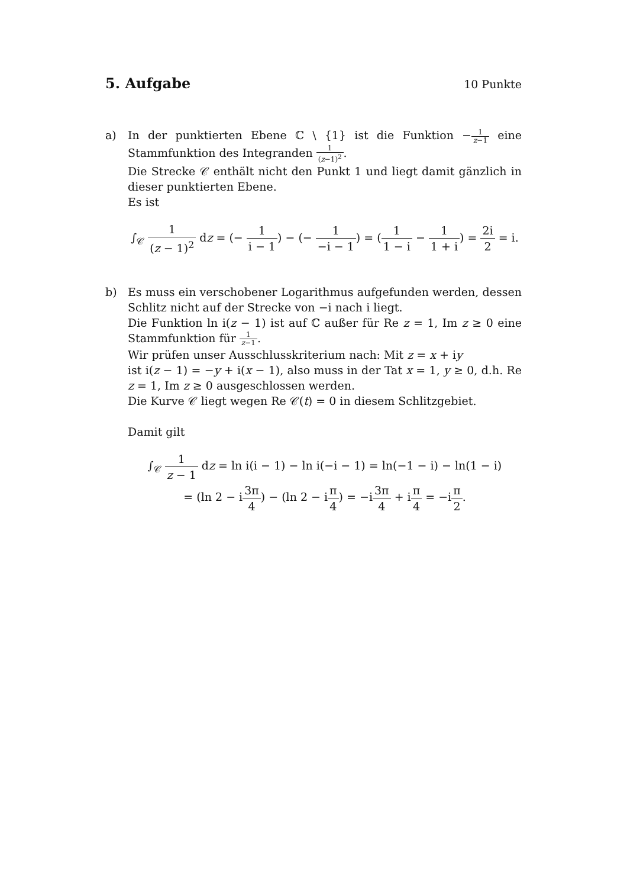5. Aufgabe
10 Punkte
a) In der punktierten Ebene ℂ \ {1} ist die Funktion −1 z−1 eine Stammfunktion des Integranden 1 (z−1)<sup>2</sup>.
Die Strecke 𝒞 enthält nicht den Punkt 1 und liegt damit gänzlich in dieser punktierten Ebene.
Es ist
∫<sub>𝒞</sub> 1 (z − 1)<sup>2</sup> dz = (− 1 i − 1) − (− 1 −i − 1) = (1 1 − i − 1 1 + i) = 2i 2 = i.
b) Es muss ein verschobener Logarithmus aufgefunden werden, dessen Schlitz nicht auf der Strecke von −i nach i liegt.
Die Funktion ln i(z − 1) ist auf ℂ außer für Re z = 1, Im z ≥ 0 eine Stammfunktion für 1 z−1.
Wir prüfen unser Ausschlusskriterium nach: Mit z = x + iy
ist i(z − 1) = −y + i(x − 1), also muss in der Tat x = 1, y ≥ 0, d.h. Re z = 1, Im z ≥ 0 ausgeschlossen werden.
Die Kurve 𝒞 liegt wegen Re 𝒞(t) = 0 in diesem Schlitzgebiet.
Damit gilt
∫<sub>𝒞</sub> 1 z − 1 dz = ln i(i − 1) − ln i(−i − 1) = ln(−1 − i) − ln(1 − i)
= (ln 2 − i3π 4) − (ln 2 − iπ 4) = −i3π 4 + iπ 4 = −iπ 2.